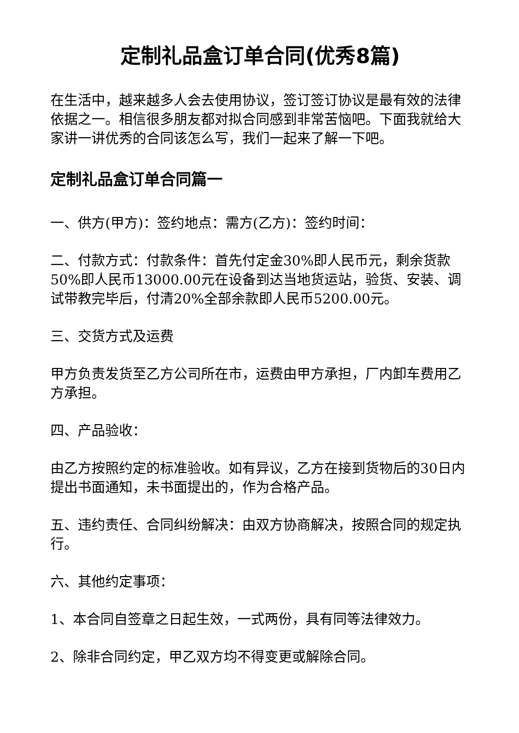定制礼品盒订单合同(优秀8篇)
在生活中，越来越多人会去使用协议，签订签订协议是最有效的法律依据之一。相信很多朋友都对拟合同感到非常苦恼吧。下面我就给大家讲一讲优秀的合同该怎么写，我们一起来了解一下吧。
定制礼品盒订单合同篇一
一、供方(甲方)：签约地点：需方(乙方)：签约时间：
二、付款方式：付款条件：首先付定金30%即人民币元，剩余货款50%即人民币13000.00元在设备到达当地货运站，验货、安装、调试带教完毕后，付清20%全部余款即人民币5200.00元。
三、交货方式及运费
甲方负责发货至乙方公司所在市，运费由甲方承担，厂内卸车费用乙方承担。
四、产品验收：
由乙方按照约定的标准验收。如有异议，乙方在接到货物后的30日内提出书面通知，未书面提出的，作为合格产品。
五、违约责任、合同纠纷解决：由双方协商解决，按照合同的规定执行。
六、其他约定事项：
1、本合同自签章之日起生效，一式两份，具有同等法律效力。
2、除非合同约定，甲乙双方均不得变更或解除合同。